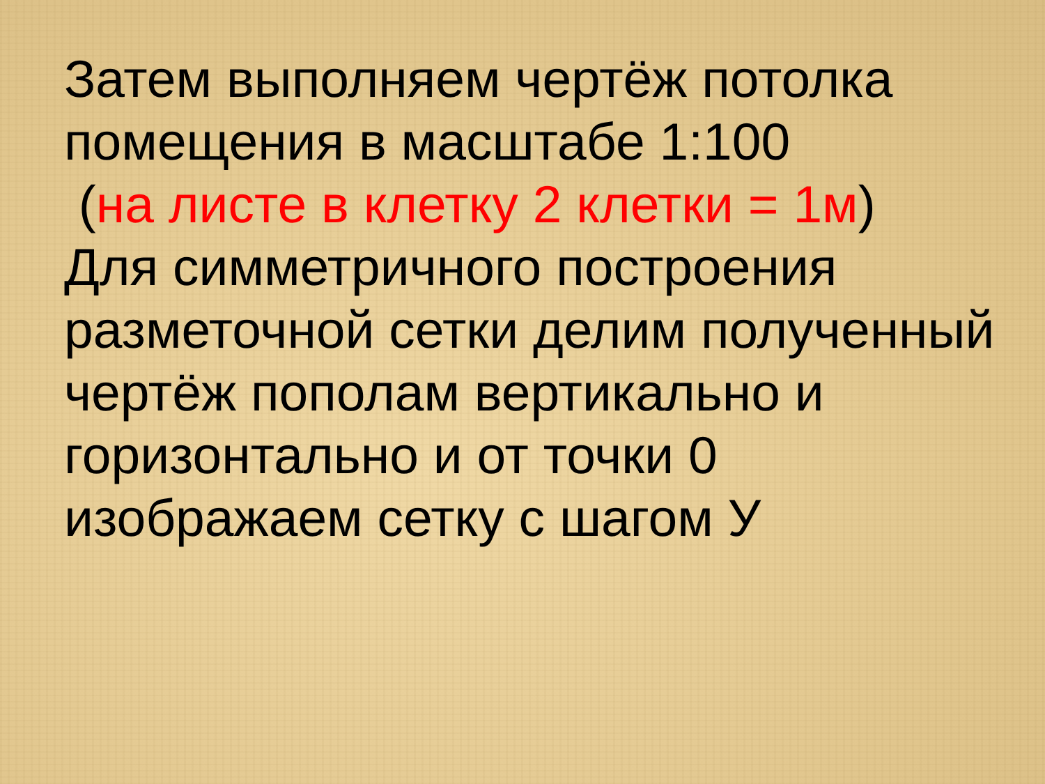Затем выполняем чертёж потолка помещения в масштабе 1:100
(на листе в клетку 2 клетки = 1м)
Для симметричного построения разметочной сетки делим полученный чертёж пополам вертикально и горизонтально и от точки 0 изображаем сетку с шагом У